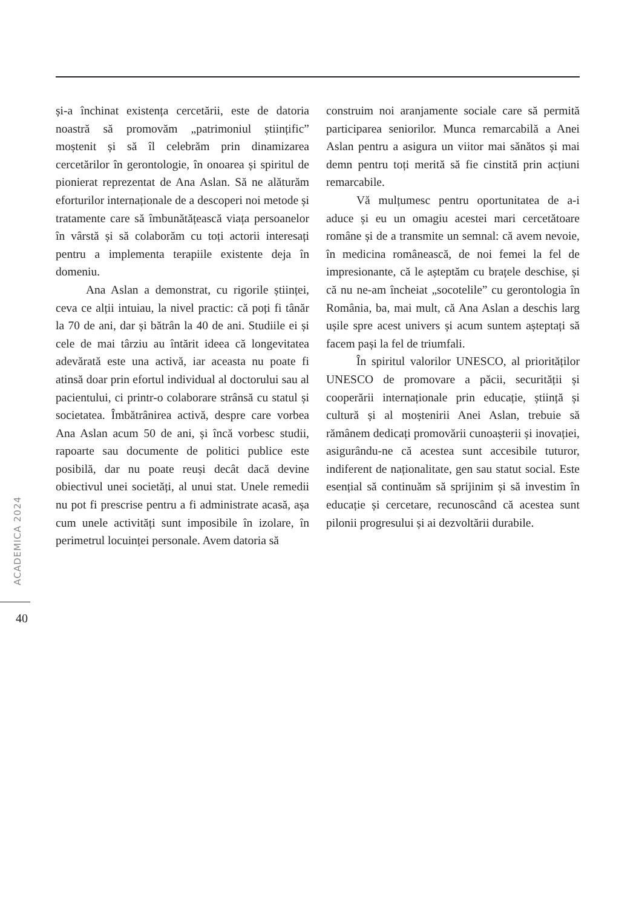și-a închinat existența cercetării, este de datoria noastră să promovăm „patrimoniul științific” moștenit și să îl celebrăm prin dinamizarea cercetărilor în gerontologie, în onoarea și spiritul de pionierat reprezentat de Ana Aslan. Să ne alăturăm eforturilor internaționale de a descoperi noi metode și tratamente care să îmbunătățească viața persoanelor în vârstă și să colaborăm cu toți actorii interesați pentru a implementa terapiile existente deja în domeniu.
Ana Aslan a demonstrat, cu rigorile științei, ceva ce alții intuiau, la nivel practic: că poți fi tânăr la 70 de ani, dar și bătrân la 40 de ani. Studiile ei și cele de mai târziu au întărit ideea că longevitatea adevărată este una activă, iar aceasta nu poate fi atinsă doar prin efortul individual al doctorului sau al pacientului, ci printr-o colaborare strânsă cu statul și societatea. Îmbătrânirea activă, despre care vorbea Ana Aslan acum 50 de ani, și încă vorbesc studii, rapoarte sau documente de politici publice este posibilă, dar nu poate reuși decât dacă devine obiectivul unei societăți, al unui stat. Unele remedii nu pot fi prescrise pentru a fi administrate acasă, așa cum unele activități sunt imposibile în izolare, în perimetrul locuinței personale. Avem datoria să
construim noi aranjamente sociale care să permită participarea seniorilor. Munca remarcabilă a Anei Aslan pentru a asigura un viitor mai sănătos și mai demn pentru toți merită să fie cinstită prin acțiuni remarcabile.
Vă mulțumesc pentru oportunitatea de a-i aduce și eu un omagiu acestei mari cercetătoare române și de a transmite un semnal: că avem nevoie, în medicina românească, de noi femei la fel de impresionante, că le așteptăm cu brațele deschise, și că nu ne-am încheiat „socotelile” cu gerontologia în România, ba, mai mult, că Ana Aslan a deschis larg ușile spre acest univers și acum suntem așteptați să facem pași la fel de triumfali.
În spiritul valorilor UNESCO, al priorităților UNESCO de promovare a păcii, securității și cooperării internaționale prin educație, știință și cultură și al moștenirii Anei Aslan, trebuie să rămânem dedicați promovării cunoașterii și inovației, asigurându-ne că acestea sunt accesibile tuturor, indiferent de naționalitate, gen sau statut social. Este esențial să continuăm să sprijinim și să investim în educație și cercetare, recunoscând că acestea sunt pilonii progresului și ai dezvoltării durabile.
ACADEMICA 2024
40